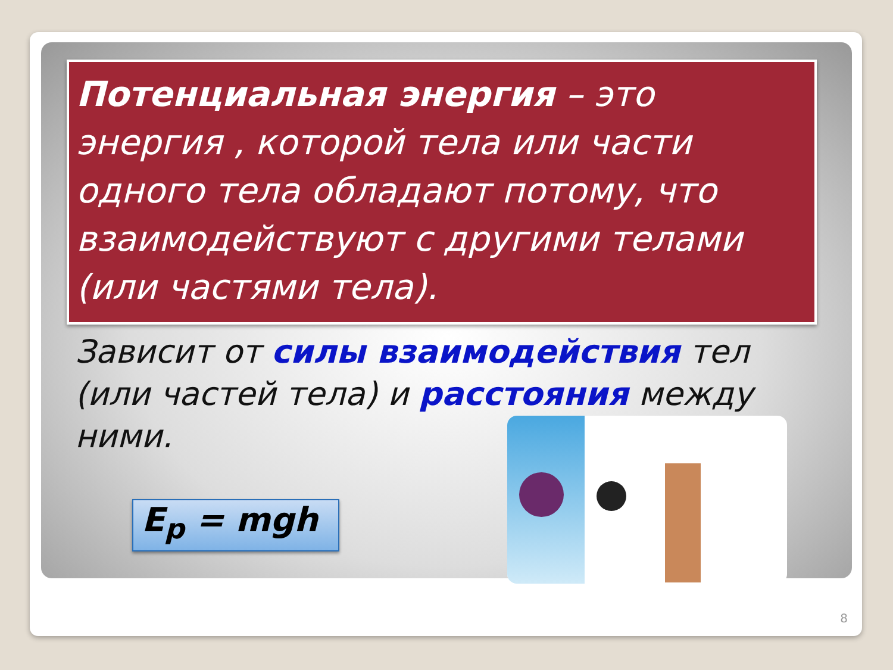8
Потенциальная энергия – это энергия , которой тела или части одного тела обладают потому, что взаимодействуют с другими телами (или частями тела).
Зависит от силы взаимодействия тел (или частей тела) и расстояния между ними.
E<sub>p</sub> = mgh